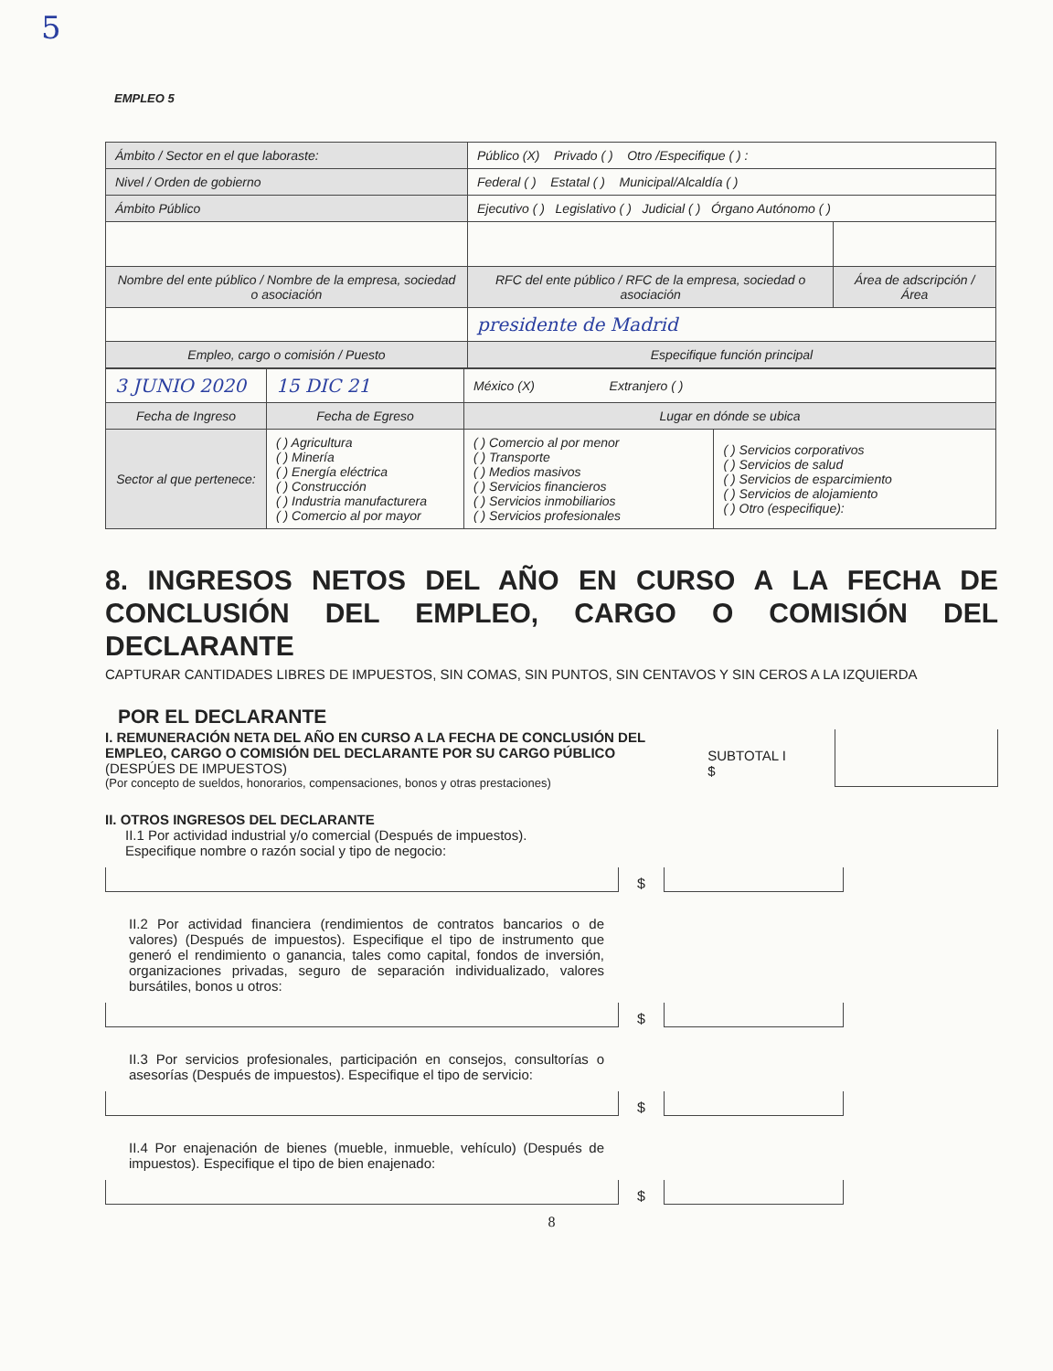5
EMPLEO 5
| Ámbito / Sector en el que laboraste: | Público (X) Privado ( ) Otro /Especifique ( ) : | |
| Nivel / Orden de gobierno | Federal ( ) Estatal ( ) Municipal/Alcaldía ( ) | |
| Ámbito Público | Ejecutivo ( ) Legislativo ( ) Judicial ( ) Órgano Autónomo ( ) | |
| Nombre del ente público / Nombre de la empresa, sociedad o asociación | RFC del ente público / RFC de la empresa, sociedad o asociación | Área de adscripción / Área |
| | presidente de Madrid | |
| Empleo, cargo o comisión / Puesto | Especifique función principal | |
| 3 JUNIO 2020 | 15 DIC 21 | México (X) Extranjero ( ) | |
| Fecha de Ingreso | Fecha de Egreso | Lugar en dónde se ubica | |
| Sector al que pertenece: | ( ) Agricultura ( ) Minería ( ) Energía eléctrica ( ) Construcción ( ) Industria manufacturera ( ) Comercio al por mayor | ( ) Comercio al por menor ( ) Transporte ( ) Medios masivos ( ) Servicios financieros ( ) Servicios inmobiliarios ( ) Servicios profesionales | ( ) Servicios corporativos ( ) Servicios de salud ( ) Servicios de esparcimiento ( ) Servicios de alojamiento ( ) Otro (especifique): |
8. INGRESOS NETOS DEL AÑO EN CURSO A LA FECHA DE CONCLUSIÓN DEL EMPLEO, CARGO O COMISIÓN DEL DECLARANTE
CAPTURAR CANTIDADES LIBRES DE IMPUESTOS, SIN COMAS, SIN PUNTOS, SIN CENTAVOS Y SIN CEROS A LA IZQUIERDA
POR EL DECLARANTE
I. REMUNERACIÓN NETA DEL AÑO EN CURSO A LA FECHA DE CONCLUSIÓN DEL EMPLEO, CARGO O COMISIÓN DEL DECLARANTE POR SU CARGO PÚBLICO (DESPÚES DE IMPUESTOS)
(Por concepto de sueldos, honorarios, compensaciones, bonos y otras prestaciones)
SUBTOTAL I $
II. OTROS INGRESOS DEL DECLARANTE
II.1 Por actividad industrial y/o comercial (Después de impuestos).
Especifique nombre o razón social y tipo de negocio:
$
II.2 Por actividad financiera (rendimientos de contratos bancarios o de valores) (Después de impuestos). Especifique el tipo de instrumento que generó el rendimiento o ganancia, tales como capital, fondos de inversión, organizaciones privadas, seguro de separación individualizado, valores bursátiles, bonos u otros:
$
II.3 Por servicios profesionales, participación en consejos, consultorías o asesorías (Después de impuestos). Especifique el tipo de servicio:
$
II.4 Por enajenación de bienes (mueble, inmueble, vehículo) (Después de impuestos). Especifique el tipo de bien enajenado:
$
8